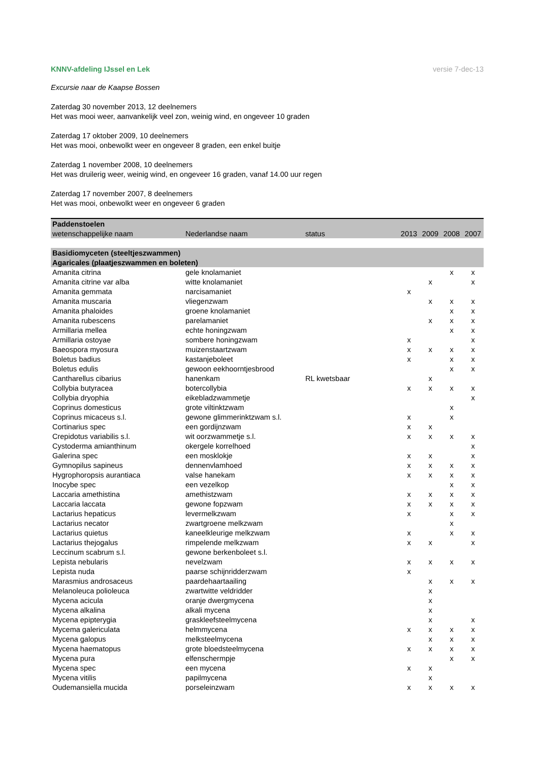KNNV-afdeling IJssel en Lek versie 7-dec-13
Excursie naar de Kaapse Bossen
Zaterdag 30 november 2013, 12 deelnemers
Het was mooi weer, aanvankelijk veel zon, weinig wind, en ongeveer 10 graden
Zaterdag 17 oktober 2009, 10 deelnemers
Het was mooi, onbewolkt weer en ongeveer 8 graden, een enkel buitje
Zaterdag 1 november 2008, 10 deelnemers
Het was druilerig weer, weinig wind, en ongeveer 16 graden, vanaf 14.00 uur regen
Zaterdag 17 november 2007, 8 deelnemers
Het was mooi, onbewolkt weer en ongeveer 6 graden
| Paddenstoelen | | | | | | |
| --- | --- | --- | --- | --- | --- | --- |
| wetenschappelijke naam | Nederlandse naam | status | 2013 | 2009 | 2008 | 2007 |
| Basidiomyceten (steeltjeszwammen) | | | | | | |
| Agaricales (plaatjeszwammen en boleten) | | | | | | |
| Amanita citrina | gele knolamaniet | | | | x | x |
| Amanita citrine var alba | witte knolamaniet | | | x | | x |
| Amanita gemmata | narcisamaniet | | x | | | |
| Amanita muscaria | vliegenzwam | | | x | x | x |
| Amanita phaloides | groene knolamaniet | | | | x | x |
| Amanita rubescens | parelamaniet | | | x | x | x |
| Armillaria mellea | echte honingzwam | | | | x | x |
| Armillaria ostoyae | sombere honingzwam | | x | | | x |
| Baeospora myosura | muizenstaartzwam | | x | x | x | x |
| Boletus badius | kastanjeboleet | | x | | x | x |
| Boletus edulis | gewoon eekhoorntjesbrood | | | | x | x |
| Cantharellus cibarius | hanenkam | RL kwetsbaar | | x | | |
| Collybia butyracea | botercollybia | | x | x | x | x |
| Collybia dryophia | eikebladzwammetje | | | | | x |
| Coprinus domesticus | grote viltinktzwam | | | | x | |
| Coprinus micaceus s.l. | gewone glimmerinktzwam s.l. | | x | | x | |
| Cortinarius spec | een gordijnzwam | | x | x | | |
| Crepidotus variabilis s.l. | wit oorzwammetje s.l. | | x | x | x | x |
| Cystoderma amianthinum | okergele korrelhoed | | | | | x |
| Galerina spec | een mosklokje | | x | x | | x |
| Gymnopilus sapineus | dennenvlamhoed | | x | x | x | x |
| Hygrophoropsis aurantiaca | valse hanekam | | x | x | x | x |
| Inocybe spec | een vezelkop | | | | x | x |
| Laccaria amethistina | amethistzwam | | x | x | x | x |
| Laccaria laccata | gewone fopzwam | | x | x | x | x |
| Lactarius hepaticus | levermelkzwam | | x | | x | x |
| Lactarius necator | zwartgroene melkzwam | | | | x | |
| Lactarius quietus | kaneelkleurige melkzwam | | x | | x | x |
| Lactarius thejogalus | rimpelende melkzwam | | x | x | | x |
| Leccinum scabrum s.l. | gewone berkenboleet s.l. | | | | | |
| Lepista nebularis | nevelzwam | | x | x | x | x |
| Lepista nuda | paarse schijnridderzwam | | x | | | |
| Marasmius androsaceus | paardehaartaailing | | | x | x | x |
| Melanoleuca polioleuca | zwartwitte veldridder | | | x | | |
| Mycena acicula | oranje dwergmycena | | | x | | |
| Mycena alkalina | alkali mycena | | | x | | |
| Mycena epipterygia | graskleefsteelmycena | | | x | | x |
| Mycema galericulata | helmmycena | | x | x | x | x |
| Mycena galopus | melksteelmycena | | | x | x | x |
| Mycena haematopus | grote bloedsteelmycena | | x | x | x | x |
| Mycena pura | elfenschermpje | | | | x | x |
| Mycena spec | een mycena | | x | x | | |
| Mycena vitilis | papilmycena | | | x | | |
| Oudemansiella mucida | porseleinzwam | | x | x | x | x |